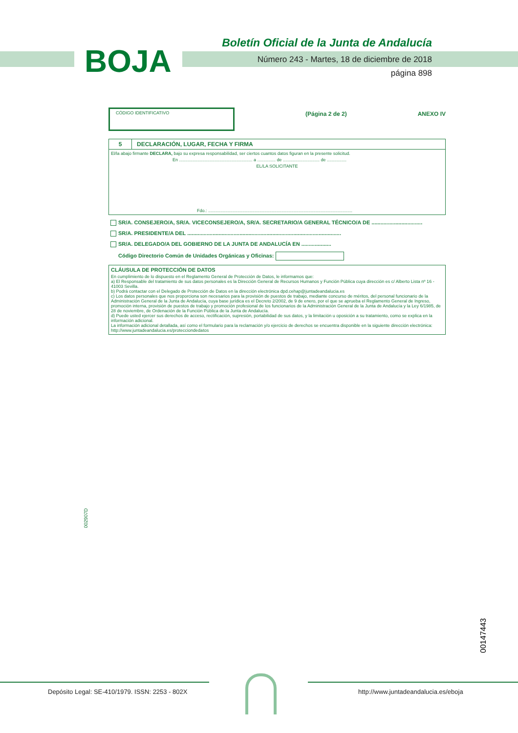Boletín Oficial de la Junta de Andalucía
BOJA
Número 243 - Martes, 18 de diciembre de 2018
página 898
CÓDIGO IDENTIFICATIVO
(Página 2 de 2) ANEXO IV
5 DECLARACIÓN, LUGAR, FECHA Y FIRMA
El/la abajo firmante DECLARA, bajo su expresa responsabilidad, ser ciertos cuantos datos figuran en la presente solicitud.
En ............................................................ a ............... de .............................. de ................
EL/LA SOLICITANTE
Fdo.: ......................................................................................................................
SR/A. CONSEJERO/A, SR/A. VICECONSEJERO/A, SR/A. SECRETARIO/A GENERAL TÉCNICO/A DE ..................................
SR/A. PRESIDENTE/A DEL .......................................................................................................
SR/A. DELEGADO/A DEL GOBIERNO DE LA JUNTA DE ANDALUCÍA EN ....................
Código Directorio Común de Unidades Orgánicas y Oficinas:
CLÁUSULA DE PROTECCIÓN DE DATOS
En cumplimiento de lo dispuesto en el Reglamento General de Protección de Datos, le informamos que:
a) El Responsable del tratamiento de sus datos personales es la Dirección General de Recursos Humanos y Función Pública cuya dirección es c/ Alberto Lista nº 16 - 41003 Sevilla.
b) Podrá contactar con el Delegado de Protección de Datos en la dirección electrónica dpd.cehap@juntadeandalucia.es
c) Los datos personales que nos proporciona son necesarios para la provisión de puestos de trabajo, mediante concurso de méritos, del personal funcionario de la Administración General de la Junta de Andalucía, cuya base jurídica es el Decreto 2/2002, de 9 de enero, por el que se aprueba el Reglamento General de Ingreso, promoción interna, provisión de puestos de trabajo y promoción profesional de los funcionarios de la Administración General de la Junta de Andalucía y la Ley 6/1985, de 28 de noviembre, de Ordenación de la Función Pública de la Junta de Andalucía.
d) Puede usted ejercer sus derechos de acceso, rectificación, supresión, portabilidad de sus datos, y la limitación u oposición a su tratamiento, como se explica en la información adicional.
La información adicional detallada, así como el formulario para la reclamación y/o ejercicio de derechos se encuentra disponible en la siguiente dirección electrónica: http://www.juntadeandalucia.es/protecciondedatos
002907D
00147443
Depósito Legal: SE-410/1979. ISSN: 2253 - 802X
http://www.juntadeandalucia.es/eboja